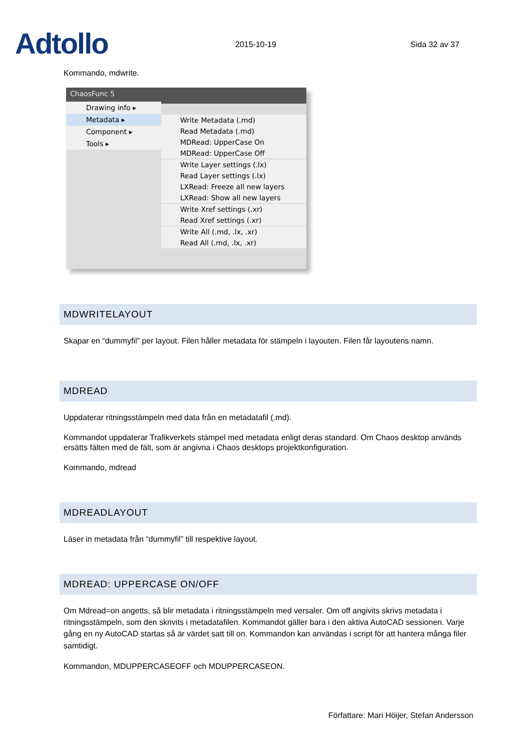Adtollo
2015-10-19
Sida 32 av 37
Kommando, mdwrite.
ChaosFunc 5
Drawing info ▸
Metadata ▸
Component ▸
Tools ▸
Write Metadata (.md)
Read Metadata (.md)
MDRead: UpperCase On
MDRead: UpperCase Off
Write Layer settings (.lx)
Read Layer settings (.lx)
LXRead: Freeze all new layers
LXRead: Show all new layers
Write Xref settings (.xr)
Read Xref settings (.xr)
Write All (.md, .lx, .xr)
Read All (.md, .lx, .xr)
MDWRITELAYOUT
Skapar en “dummyfil” per layout. Filen håller metadata för stämpeln i layouten. Filen får layoutens namn.
MDREAD
Uppdaterar ritningsstämpeln med data från en metadatafil (.md).
Kommandot uppdaterar Trafikverkets stämpel med metadata enligt deras standard. Om Chaos desktop används ersätts fälten med de fält, som är angivna i Chaos desktops projektkonfiguration.
Kommando, mdread
MDREADLAYOUT
Läser in metadata från “dummyfil” till respektive layout.
MDREAD: UPPERCASE ON/OFF
Om Mdread=on angetts, så blir metadata i ritningsstämpeln med versaler. Om off angivits skrivs metadata i ritningsstämpeln, som den skrivits i metadatafilen. Kommandot gäller bara i den aktiva AutoCAD sessionen. Varje gång en ny AutoCAD startas så är värdet satt till on. Kommandon kan användas i script för att hantera många filer samtidigt.
Kommandon, MDUPPERCASEOFF och MDUPPERCASEON.
Författare: Mari Höijer, Stefan Andersson